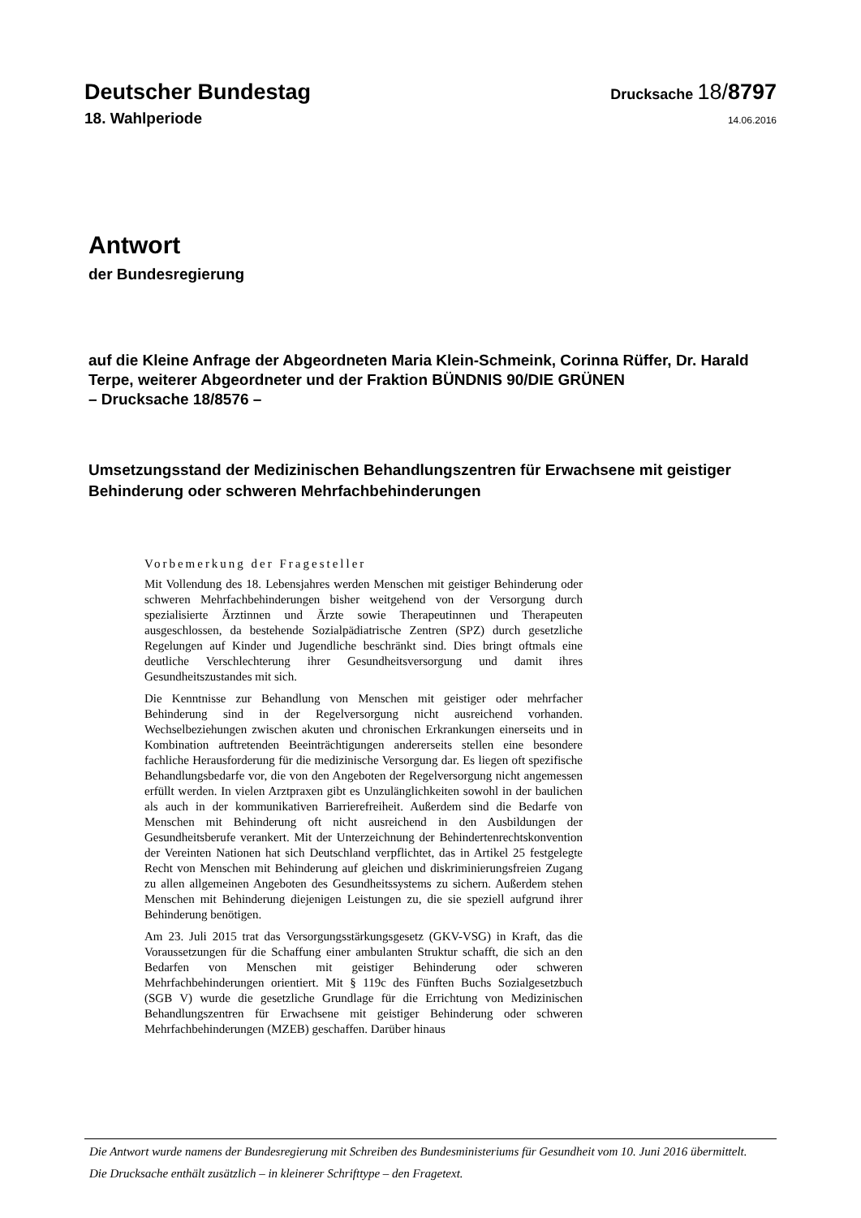Deutscher Bundestag
Drucksache 18/8797
18. Wahlperiode
14.06.2016
Antwort
der Bundesregierung
auf die Kleine Anfrage der Abgeordneten Maria Klein-Schmeink, Corinna Rüffer, Dr. Harald Terpe, weiterer Abgeordneter und der Fraktion BÜNDNIS 90/DIE GRÜNEN
– Drucksache 18/8576 –
Umsetzungsstand der Medizinischen Behandlungszentren für Erwachsene mit geistiger Behinderung oder schweren Mehrfachbehinderungen
Vorbemerkung der Fragesteller
Mit Vollendung des 18. Lebensjahres werden Menschen mit geistiger Behinderung oder schweren Mehrfachbehinderungen bisher weitgehend von der Versorgung durch spezialisierte Ärztinnen und Ärzte sowie Therapeutinnen und Therapeuten ausgeschlossen, da bestehende Sozialpädiatrische Zentren (SPZ) durch gesetzliche Regelungen auf Kinder und Jugendliche beschränkt sind. Dies bringt oftmals eine deutliche Verschlechterung ihrer Gesundheitsversorgung und damit ihres Gesundheitszustandes mit sich.
Die Kenntnisse zur Behandlung von Menschen mit geistiger oder mehrfacher Behinderung sind in der Regelversorgung nicht ausreichend vorhanden. Wechselbeziehungen zwischen akuten und chronischen Erkrankungen einerseits und in Kombination auftretenden Beeinträchtigungen andererseits stellen eine besondere fachliche Herausforderung für die medizinische Versorgung dar. Es liegen oft spezifische Behandlungsbedarfe vor, die von den Angeboten der Regelversorgung nicht angemessen erfüllt werden. In vielen Arztpraxen gibt es Unzulänglichkeiten sowohl in der baulichen als auch in der kommunikativen Barrierefreiheit. Außerdem sind die Bedarfe von Menschen mit Behinderung oft nicht ausreichend in den Ausbildungen der Gesundheitsberufe verankert. Mit der Unterzeichnung der Behindertenrechtskonvention der Vereinten Nationen hat sich Deutschland verpflichtet, das in Artikel 25 festgelegte Recht von Menschen mit Behinderung auf gleichen und diskriminierungsfreien Zugang zu allen allgemeinen Angeboten des Gesundheitssystems zu sichern. Außerdem stehen Menschen mit Behinderung diejenigen Leistungen zu, die sie speziell aufgrund ihrer Behinderung benötigen.
Am 23. Juli 2015 trat das Versorgungsstärkungsgesetz (GKV-VSG) in Kraft, das die Voraussetzungen für die Schaffung einer ambulanten Struktur schafft, die sich an den Bedarfen von Menschen mit geistiger Behinderung oder schweren Mehrfachbehinderungen orientiert. Mit § 119c des Fünften Buchs Sozialgesetzbuch (SGB V) wurde die gesetzliche Grundlage für die Errichtung von Medizinischen Behandlungszentren für Erwachsene mit geistiger Behinderung oder schweren Mehrfachbehinderungen (MZEB) geschaffen. Darüber hinaus
Die Antwort wurde namens der Bundesregierung mit Schreiben des Bundesministeriums für Gesundheit vom 10. Juni 2016 übermittelt.
Die Drucksache enthält zusätzlich – in kleinerer Schrifttype – den Fragetext.